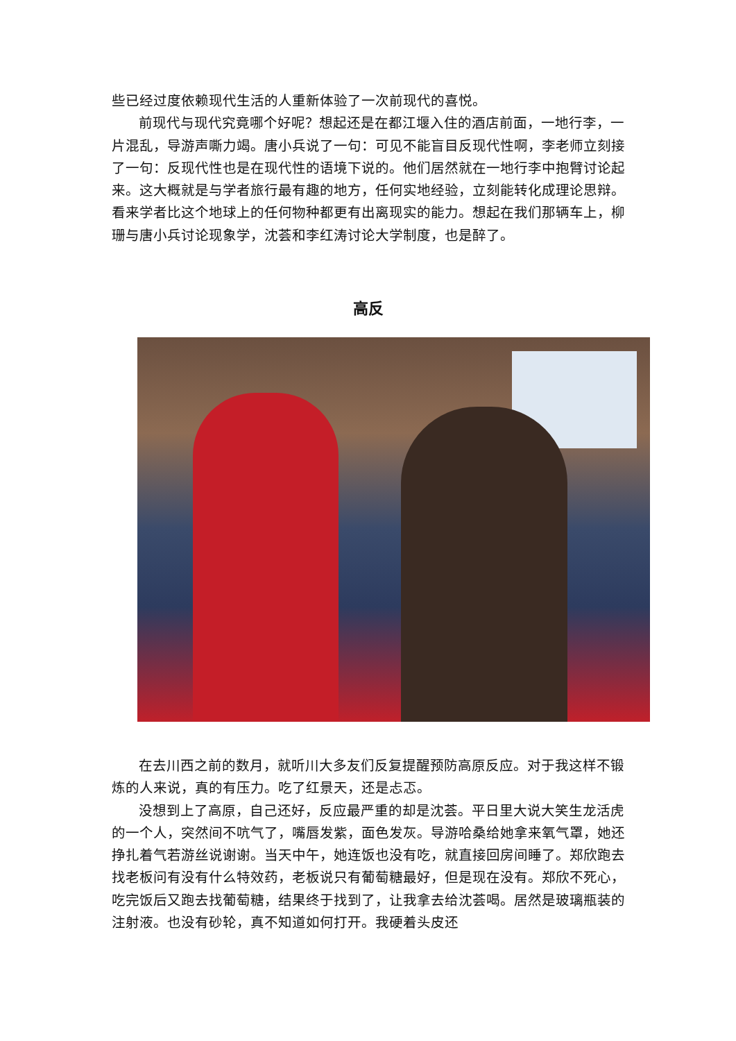些已经过度依赖现代生活的人重新体验了一次前现代的喜悦。
前现代与现代究竟哪个好呢？想起还是在都江堰入住的酒店前面，一地行李，一片混乱，导游声嘶力竭。唐小兵说了一句：可见不能盲目反现代性啊，李老师立刻接了一句：反现代性也是在现代性的语境下说的。他们居然就在一地行李中抱臂讨论起来。这大概就是与学者旅行最有趣的地方，任何实地经验，立刻能转化成理论思辩。看来学者比这个地球上的任何物种都更有出离现实的能力。想起在我们那辆车上，柳珊与唐小兵讨论现象学，沈荟和李红涛讨论大学制度，也是醉了。
高反
在去川西之前的数月，就听川大多友们反复提醒预防高原反应。对于我这样不锻炼的人来说，真的有压力。吃了红景天，还是忐忑。
没想到上了高原，自己还好，反应最严重的却是沈荟。平日里大说大笑生龙活虎的一个人，突然间不吭气了，嘴唇发紫，面色发灰。导游哈桑给她拿来氧气罩，她还挣扎着气若游丝说谢谢。当天中午，她连饭也没有吃，就直接回房间睡了。郑欣跑去找老板问有没有什么特效药，老板说只有葡萄糖最好，但是现在没有。郑欣不死心，吃完饭后又跑去找葡萄糖，结果终于找到了，让我拿去给沈荟喝。居然是玻璃瓶装的注射液。也没有砂轮，真不知道如何打开。我硬着头皮还